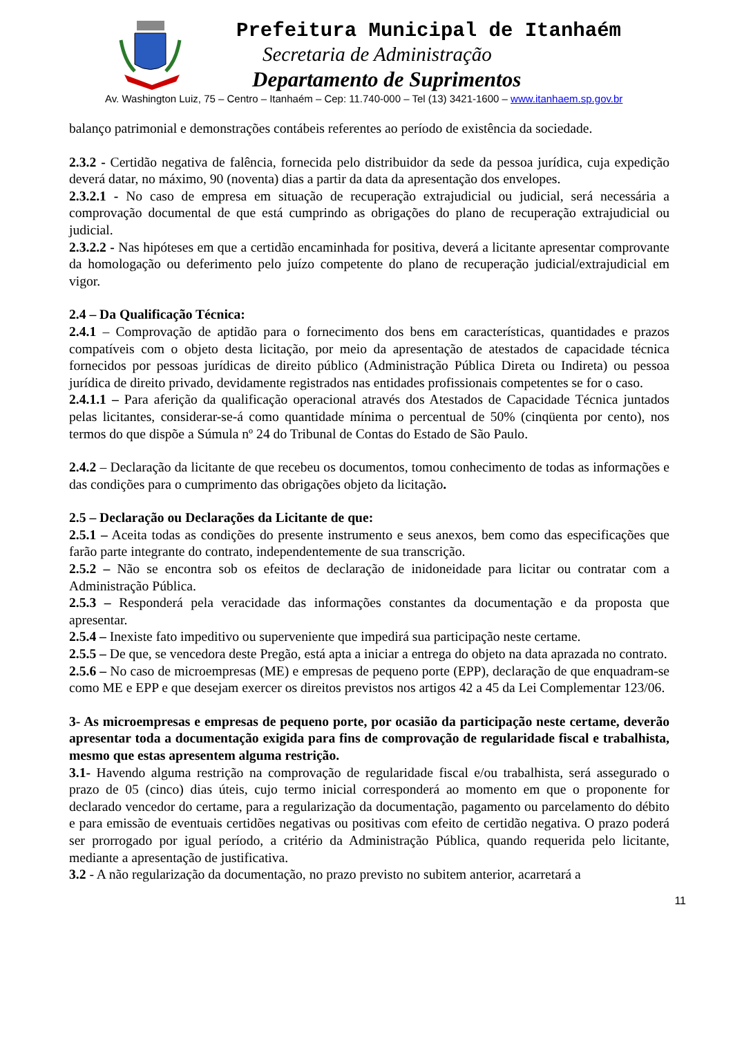Prefeitura Municipal de Itanhaém
Secretaria de Administração
Departamento de Suprimentos
Av. Washington Luiz, 75 – Centro – Itanhaém – Cep: 11.740-000 – Tel (13) 3421-1600 – www.itanhaem.sp.gov.br
balanço patrimonial e demonstrações contábeis referentes ao período de existência da sociedade.
2.3.2 - Certidão negativa de falência, fornecida pelo distribuidor da sede da pessoa jurídica, cuja expedição deverá datar, no máximo, 90 (noventa) dias a partir da data da apresentação dos envelopes.
2.3.2.1 - No caso de empresa em situação de recuperação extrajudicial ou judicial, será necessária a comprovação documental de que está cumprindo as obrigações do plano de recuperação extrajudicial ou judicial.
2.3.2.2 - Nas hipóteses em que a certidão encaminhada for positiva, deverá a licitante apresentar comprovante da homologação ou deferimento pelo juízo competente do plano de recuperação judicial/extrajudicial em vigor.
2.4 – Da Qualificação Técnica:
2.4.1 – Comprovação de aptidão para o fornecimento dos bens em características, quantidades e prazos compatíveis com o objeto desta licitação, por meio da apresentação de atestados de capacidade técnica fornecidos por pessoas jurídicas de direito público (Administração Pública Direta ou Indireta) ou pessoa jurídica de direito privado, devidamente registrados nas entidades profissionais competentes se for o caso.
2.4.1.1 – Para aferição da qualificação operacional através dos Atestados de Capacidade Técnica juntados pelas licitantes, considerar-se-á como quantidade mínima o percentual de 50% (cinqüenta por cento), nos termos do que dispõe a Súmula nº 24 do Tribunal de Contas do Estado de São Paulo.
2.4.2 – Declaração da licitante de que recebeu os documentos, tomou conhecimento de todas as informações e das condições para o cumprimento das obrigações objeto da licitação.
2.5 – Declaração ou Declarações da Licitante de que:
2.5.1 – Aceita todas as condições do presente instrumento e seus anexos, bem como das especificações que farão parte integrante do contrato, independentemente de sua transcrição.
2.5.2 – Não se encontra sob os efeitos de declaração de inidoneidade para licitar ou contratar com a Administração Pública.
2.5.3 – Responderá pela veracidade das informações constantes da documentação e da proposta que apresentar.
2.5.4 – Inexiste fato impeditivo ou superveniente que impedirá sua participação neste certame.
2.5.5 – De que, se vencedora deste Pregão, está apta a iniciar a entrega do objeto na data aprazada no contrato.
2.5.6 – No caso de microempresas (ME) e empresas de pequeno porte (EPP), declaração de que enquadram-se como ME e EPP e que desejam exercer os direitos previstos nos artigos 42 a 45 da Lei Complementar 123/06.
3- As microempresas e empresas de pequeno porte, por ocasião da participação neste certame, deverão apresentar toda a documentação exigida para fins de comprovação de regularidade fiscal e trabalhista, mesmo que estas apresentem alguma restrição.
3.1- Havendo alguma restrição na comprovação de regularidade fiscal e/ou trabalhista, será assegurado o prazo de 05 (cinco) dias úteis, cujo termo inicial corresponderá ao momento em que o proponente for declarado vencedor do certame, para a regularização da documentação, pagamento ou parcelamento do débito e para emissão de eventuais certidões negativas ou positivas com efeito de certidão negativa. O prazo poderá ser prorrogado por igual período, a critério da Administração Pública, quando requerida pelo licitante, mediante a apresentação de justificativa.
3.2 - A não regularização da documentação, no prazo previsto no subitem anterior, acarretará a
11